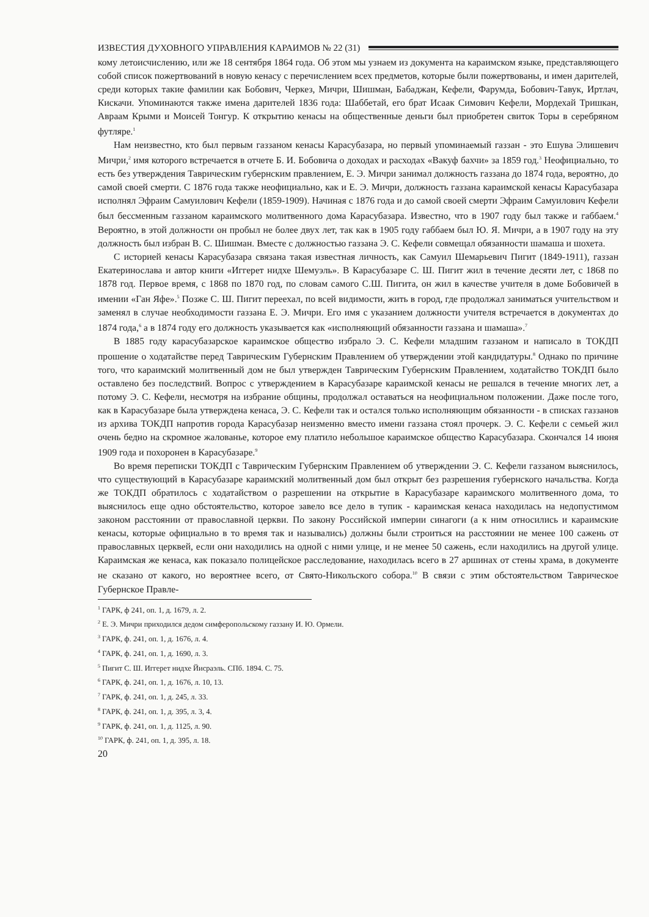ИЗВЕСТИЯ ДУХОВНОГО УПРАВЛЕНИЯ КАРАИМОВ № 22 (31)
кому летоисчислению, или же 18 сентября 1864 года. Об этом мы узнаем из документа на караимском языке, представляющего собой список пожертвований в новую кенасу с перечислением всех предметов, которые были пожертвованы, и имен дарителей, среди которых такие фамилии как Бобович, Черкез, Мичри, Шишман, Бабаджан, Кефели, Фарумда, Бобович-Тавук, Иртлач, Кискачи. Упоминаются также имена дарителей 1836 года: Шаббетай, его брат Исаак Симович Кефели, Мордехай Тришкан, Авраам Крыми и Моисей Тонгур. К открытию кенасы на общественные деньги был приобретен свиток Торы в серебряном футляре.<sup>1</sup>
Нам неизвестно, кто был первым газзаном кенасы Карасубазара, но первый упоминаемый газзан - это Ешува Элишевич Мичри,<sup>2</sup> имя которого встречается в отчете Б. И. Бобовича о доходах и расходах «Вакуф бахчи» за 1859 год.<sup>3</sup> Неофициально, то есть без утверждения Таврическим губернским правлением, Е. Э. Мичри занимал должность газзана до 1874 года, вероятно, до самой своей смерти. С 1876 года также неофициально, как и Е. Э. Мичри, должность газзана караимской кенасы Карасубазара исполнял Эфраим Самуилович Кефели (1859-1909). Начиная с 1876 года и до самой своей смерти Эфраим Самуилович Кефели был бессменным газзаном караимского молитвенного дома Карасубазара. Известно, что в 1907 году был также и габбаем.<sup>4</sup> Вероятно, в этой должности он пробыл не более двух лет, так как в 1905 году габбаем был Ю. Я. Мичри, а в 1907 году на эту должность был избран В. С. Шишман. Вместе с должностью газзана Э. С. Кефели совмещал обязанности шамаша и шохета.
С историей кенасы Карасубазара связана такая известная личность, как Самуил Шемарьевич Пигит (1849-1911), газзан Екатеринослава и автор книги «Иггерет нидхе Шемуэль». В Карасубазаре С. Ш. Пигит жил в течение десяти лет, с 1868 по 1878 год. Первое время, с 1868 по 1870 год, по словам самого С.Ш. Пигита, он жил в качестве учителя в доме Бобовичей в имении «Ган Яфе».<sup>5</sup> Позже С. Ш. Пигит переехал, по всей видимости, жить в город, где продолжал заниматься учительством и заменял в случае необходимости газзана Е. Э. Мичри. Его имя с указанием должности учителя встречается в документах до 1874 года,<sup>6</sup> а в 1874 году его должность указывается как «исполняющий обязанности газзана и шамаша».<sup>7</sup>
В 1885 году карасубазарское караимское общество избрало Э. С. Кефели младшим газзаном и написало в ТОКДП прошение о ходатайстве перед Таврическим Губернским Правлением об утверждении этой кандидатуры.<sup>8</sup> Однако по причине того, что караимский молитвенный дом не был утвержден Таврическим Губернским Правлением, ходатайство ТОКДП было оставлено без последствий. Вопрос с утверждением в Карасубазаре караимской кенасы не решался в течение многих лет, а потому Э. С. Кефели, несмотря на избрание общины, продолжал оставаться на неофициальном положении. Даже после того, как в Карасубазаре была утверждена кенаса, Э. С. Кефели так и остался только исполняющим обязанности - в списках газзанов из архива ТОКДП напротив города Карасубазар неизменно вместо имени газзана стоял прочерк. Э. С. Кефели с семьей жил очень бедно на скромное жалованье, которое ему платило небольшое караимское общество Карасубазара. Скончался 14 июня 1909 года и похоронен в Карасубазаре.<sup>9</sup>
Во время переписки ТОКДП с Таврическим Губернским Правлением об утверждении Э. С. Кефели газзаном выяснилось, что существующий в Карасубазаре караимский молитвенный дом был открыт без разрешения губернского начальства. Когда же ТОКДП обратилось с ходатайством о разрешении на открытие в Карасубазаре караимского молитвенного дома, то выяснилось еще одно обстоятельство, которое завело все дело в тупик - караимская кенаса находилась на недопустимом законом расстоянии от православной церкви. По закону Российской империи синагоги (а к ним относились и караимские кенасы, которые официально в то время так и назывались) должны были строиться на расстоянии не менее 100 сажень от православных церквей, если они находились на одной с ними улице, и не менее 50 сажень, если находились на другой улице. Караимская же кенаса, как показало полицейское расследование, находилась всего в 27 аршинах от стены храма, в документе не сказано от какого, но вероятнее всего, от Свято-Никольского собора.<sup>10</sup> В связи с этим обстоятельством Таврическое Губернское Правле-
<sup>1</sup> ГАРК, ф 241, оп. 1, д. 1679, л. 2.
<sup>2</sup> Е. Э. Мичри приходился дедом симферопольскому газзану И. Ю. Ормели.
<sup>3</sup> ГАРК, ф. 241, оп. 1, д. 1676, л. 4.
<sup>4</sup> ГАРК, ф. 241, оп. 1, д. 1690, л. 3.
<sup>5</sup> Пигит С. Ш. Иггерет нидхе Йисраэль. СПб. 1894. С. 75.
<sup>6</sup> ГАРК, ф. 241, оп. 1, д. 1676, л. 10, 13.
<sup>7</sup> ГАРК, ф. 241, оп. 1, д. 245, л. 33.
<sup>8</sup> ГАРК, ф. 241, оп. 1, д. 395, л. 3, 4.
<sup>9</sup> ГАРК, ф. 241, оп. 1, д. 1125, л. 90.
<sup>10</sup> ГАРК, ф. 241, оп. 1, д. 395, л. 18.
20